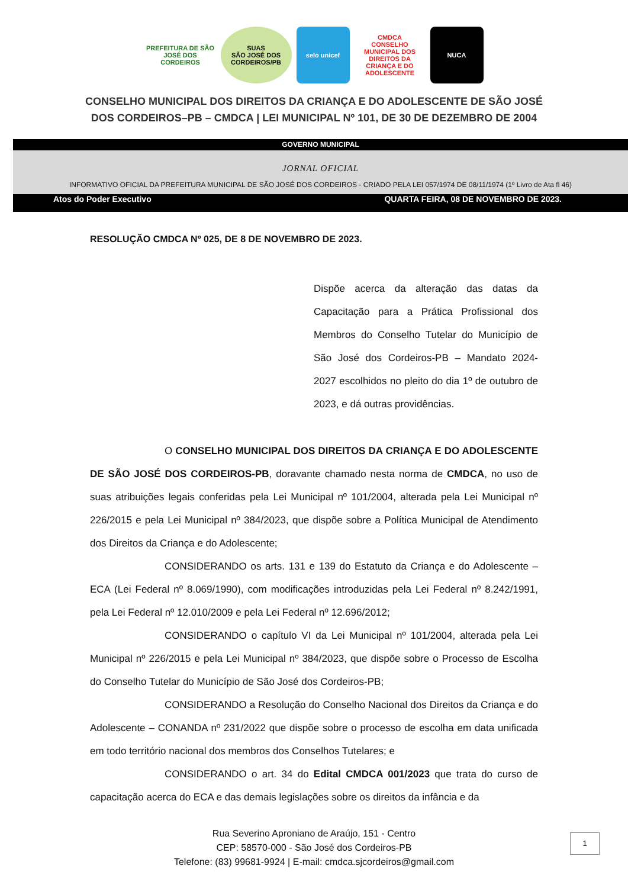PREFEITURA DE SÃO JOSÉ DOS CORDEIROS
SUAS
SÃO JOSÉ DOS CORDEIROS/PB
selo unicef CMDCA
CONSELHO MUNICIPAL DOS DIREITOS DA CRIANÇA E DO ADOLESCENTE
NUCA
CONSELHO MUNICIPAL DOS DIREITOS DA CRIANÇA E DO ADOLESCENTE DE SÃO JOSÉ
DOS CORDEIROS–PB – CMDCA | LEI MUNICIPAL Nº 101, DE 30 DE DEZEMBRO DE 2004
GOVERNO MUNICIPAL
JORNAL OFICIAL
INFORMATIVO OFICIAL DA PREFEITURA MUNICIPAL DE SÃO JOSÉ DOS CORDEIROS - CRIADO PELA LEI 057/1974 DE 08/11/1974 (1º Livro de Ata fl 46)
Atos do Poder Executivo QUARTA FEIRA, 08 DE NOVEMBRO DE 2023.
RESOLUÇÃO CMDCA Nº 025, DE 8 DE NOVEMBRO DE 2023.
Dispõe acerca da alteração das datas da Capacitação para a Prática Profissional dos Membros do Conselho Tutelar do Município de São José dos Cordeiros-PB – Mandato 2024-2027 escolhidos no pleito do dia 1º de outubro de 2023, e dá outras providências.
O CONSELHO MUNICIPAL DOS DIREITOS DA CRIANÇA E DO ADOLESCENTE DE SÃO JOSÉ DOS CORDEIROS-PB, doravante chamado nesta norma de CMDCA, no uso de suas atribuições legais conferidas pela Lei Municipal nº 101/2004, alterada pela Lei Municipal nº 226/2015 e pela Lei Municipal nº 384/2023, que dispõe sobre a Política Municipal de Atendimento dos Direitos da Criança e do Adolescente;
CONSIDERANDO os arts. 131 e 139 do Estatuto da Criança e do Adolescente – ECA (Lei Federal nº 8.069/1990), com modificações introduzidas pela Lei Federal nº 8.242/1991, pela Lei Federal nº 12.010/2009 e pela Lei Federal nº 12.696/2012;
CONSIDERANDO o capítulo VI da Lei Municipal nº 101/2004, alterada pela Lei Municipal nº 226/2015 e pela Lei Municipal nº 384/2023, que dispõe sobre o Processo de Escolha do Conselho Tutelar do Município de São José dos Cordeiros-PB;
CONSIDERANDO a Resolução do Conselho Nacional dos Direitos da Criança e do Adolescente – CONANDA nº 231/2022 que dispõe sobre o processo de escolha em data unificada em todo território nacional dos membros dos Conselhos Tutelares; e
CONSIDERANDO o art. 34 do Edital CMDCA 001/2023 que trata do curso de capacitação acerca do ECA e das demais legislações sobre os direitos da infância e da
Rua Severino Aproniano de Araújo, 151 - Centro
CEP: 58570-000 - São José dos Cordeiros-PB
Telefone: (83) 99681-9924 | E-mail: cmdca.sjcordeiros@gmail.com
1